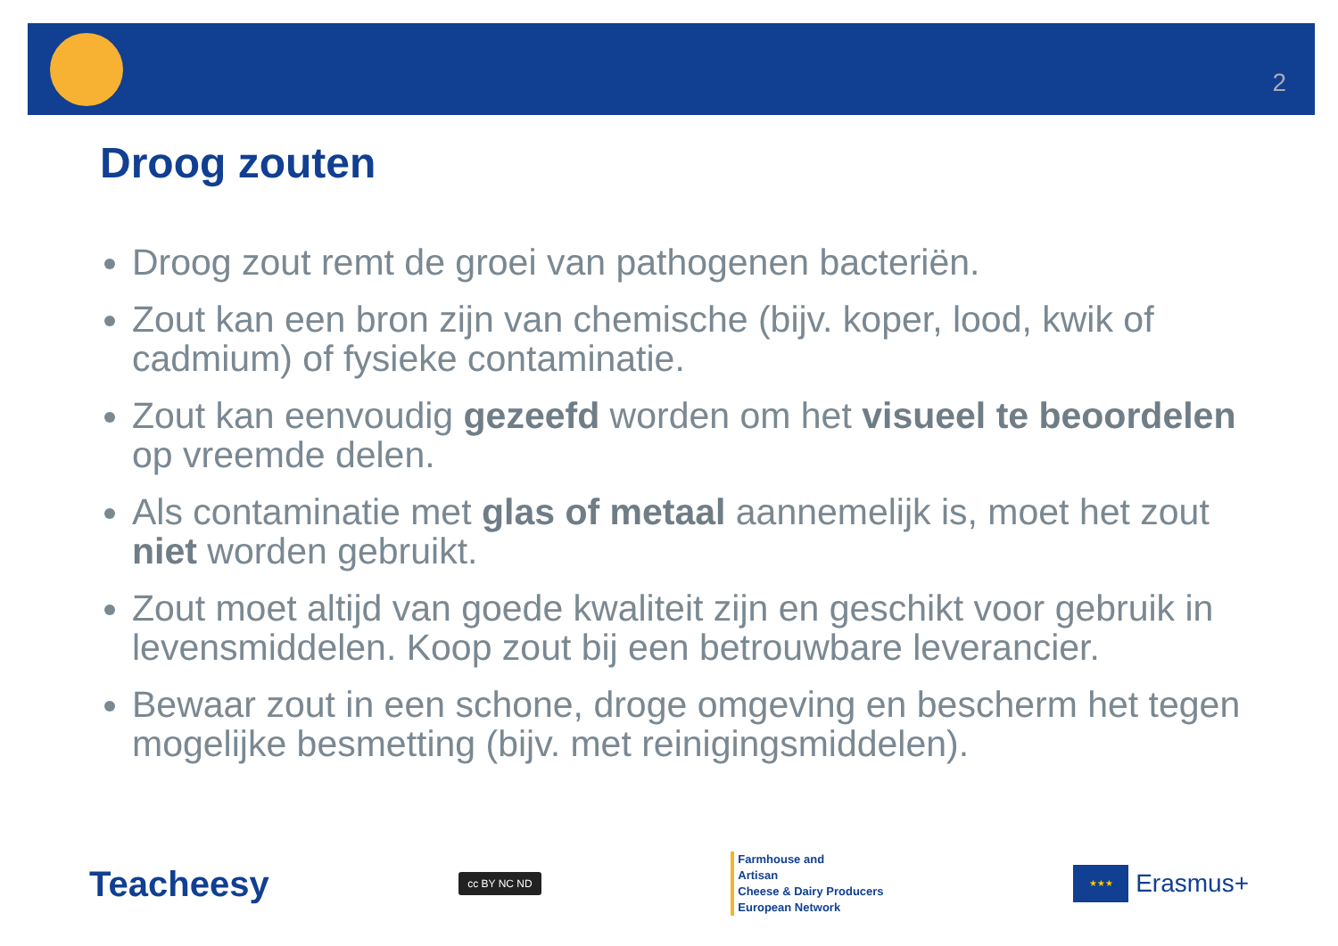2
Droog zouten
Droog zout remt de groei van pathogenen bacteriën.
Zout kan een bron zijn van chemische (bijv. koper, lood, kwik of cadmium) of fysieke contaminatie.
Zout kan eenvoudig gezeefd worden om het visueel te beoordelen op vreemde delen.
Als contaminatie met glas of metaal aannemelijk is, moet het zout niet worden gebruikt.
Zout moet altijd van goede kwaliteit zijn en geschikt voor gebruik in levensmiddelen. Koop zout bij een betrouwbare leverancier.
Bewaar zout in een schone, droge omgeving en bescherm het tegen mogelijke besmetting (bijv. met reinigingsmiddelen).
Teacheesy
cc BY NC ND
Farmhouse and
Artisan
Cheese & Dairy Producers
European Network
★★★
Erasmus+